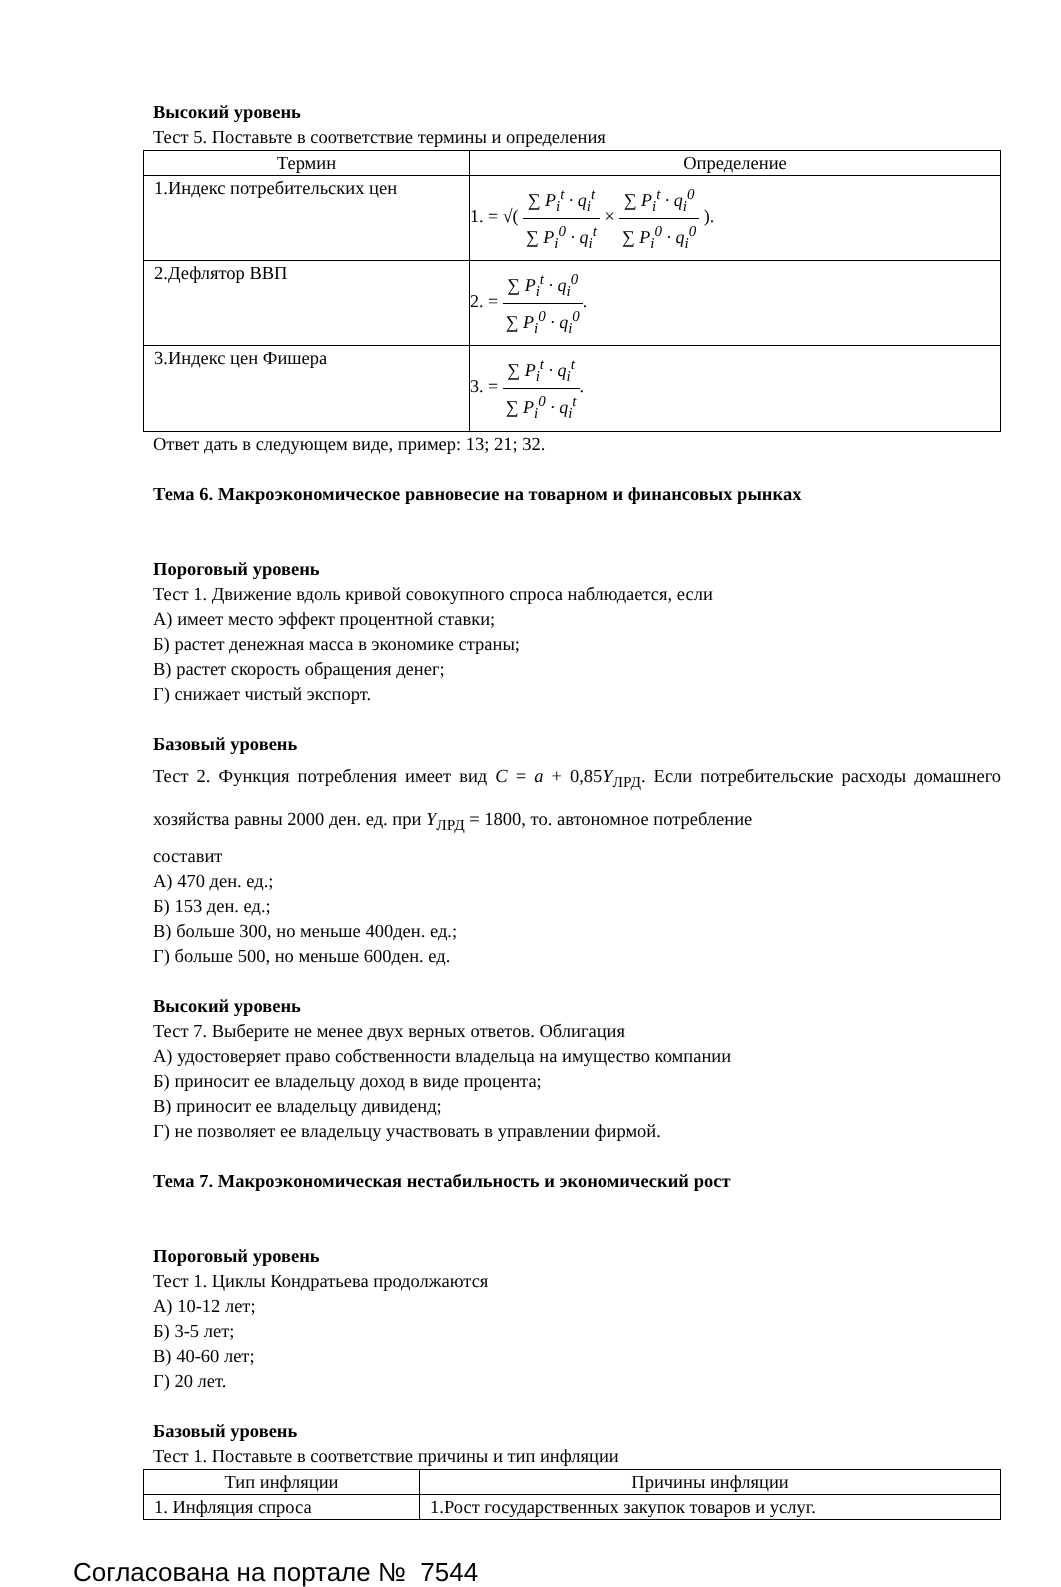Высокий уровень
Тест 5. Поставьте в соответствие термины и определения
| Термин | Определение |
| --- | --- |
| 1.Индекс потребительских цен | 1. = √( ∑ P<sub>i</sub><sup>t</sup> · q<sub>i</sub><sup>t</sup> ∑ P<sub>i</sub><sup>0</sup> · q<sub>i</sub><sup>t</sup> × ∑ P<sub>i</sub><sup>t</sup> · q<sub>i</sub><sup>0</sup> ∑ P<sub>i</sub><sup>0</sup> · q<sub>i</sub><sup>0</sup> ). |
| 2.Дефлятор ВВП | 2. = ∑ P<sub>i</sub><sup>t</sup> · q<sub>i</sub><sup>0</sup> ∑ P<sub>i</sub><sup>0</sup> · q<sub>i</sub><sup>0</sup> . |
| 3.Индекс цен Фишера | 3. = ∑ P<sub>i</sub><sup>t</sup> · q<sub>i</sub><sup>t</sup> ∑ P<sub>i</sub><sup>0</sup> · q<sub>i</sub><sup>t</sup> . |
Ответ дать в следующем виде, пример: 13; 21; 32.
Тема 6. Макроэкономическое равновесие на товарном и финансовых рынках
Пороговый уровень
Тест 1. Движение вдоль кривой совокупного спроса наблюдается, если
А) имеет место эффект процентной ставки;
Б) растет денежная масса в экономике страны;
В) растет скорость обращения денег;
Г) снижает чистый экспорт.
Базовый уровень
Тест 2. Функция потребления имеет вид C = a + 0,85Y<sub>ЛРД</sub>. Если потребительские расходы домашнего хозяйства равны 2000 ден. ед. при Y<sub>ЛРД</sub> = 1800, то. автономное потребление
составит
А) 470 ден. ед.;
Б) 153 ден. ед.;
В) больше 300, но меньше 400ден. ед.;
Г) больше 500, но меньше 600ден. ед.
Высокий уровень
Тест 7. Выберите не менее двух верных ответов. Облигация
А) удостоверяет право собственности владельца на имущество компании
Б) приносит ее владельцу доход в виде процента;
В) приносит ее владельцу дивиденд;
Г) не позволяет ее владельцу участвовать в управлении фирмой.
Тема 7. Макроэкономическая нестабильность и экономический рост
Пороговый уровень
Тест 1. Циклы Кондратьева продолжаются
А) 10-12 лет;
Б) 3-5 лет;
В) 40-60 лет;
Г) 20 лет.
Базовый уровень
Тест 1. Поставьте в соответствие причины и тип инфляции
| Тип инфляции | Причины инфляции |
| --- | --- |
| 1. Инфляция спроса | 1.Рост государственных закупок товаров и услуг. |
Согласована на портале № 7544